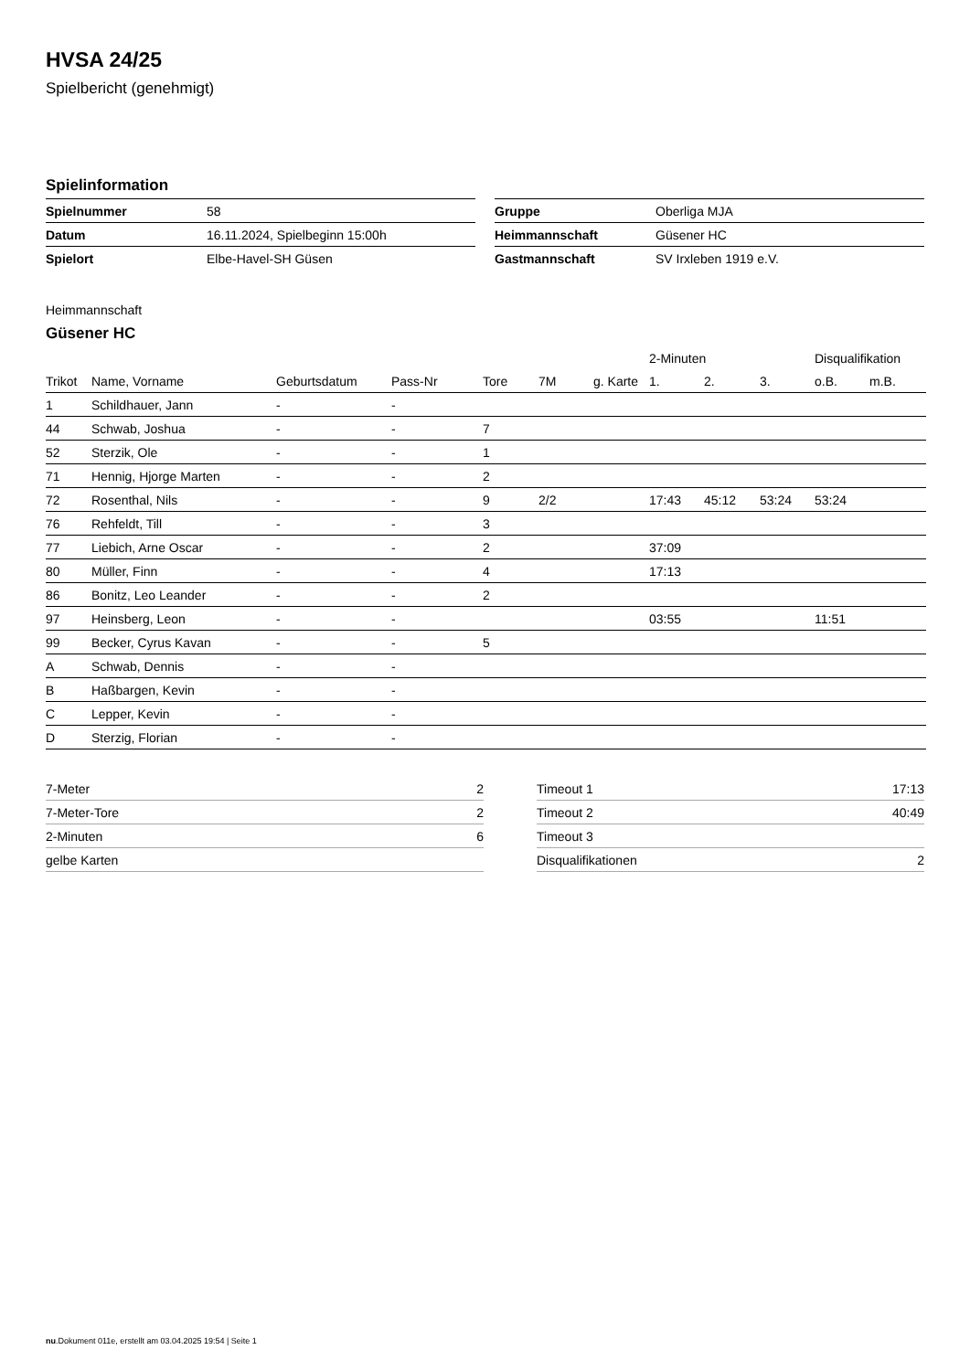HVSA 24/25
Spielbericht (genehmigt)
Spielinformation
| Spielnummer | 58 |
| Datum | 16.11.2024, Spielbeginn 15:00h |
| Spielort | Elbe-Havel-SH Güsen |
| Gruppe | Oberliga MJA |
| Heimmannschaft | Güsener HC |
| Gastmannschaft | SV Irxleben 1919 e.V. |
Heimmannschaft
Güsener HC
| | | | | | | | 2-Minuten | | | Disqualifikation | |
| --- | --- | --- | --- | --- | --- | --- | --- | --- | --- | --- | --- |
| Trikot | Name, Vorname | Geburtsdatum | Pass-Nr | Tore | 7M | g. Karte | 1. | 2. | 3. | o.B. | m.B. |
| 1 | Schildhauer, Jann | - | - | | | | | | | | |
| 44 | Schwab, Joshua | - | - | 7 | | | | | | | |
| 52 | Sterzik, Ole | - | - | 1 | | | | | | | |
| 71 | Hennig, Hjorge Marten | - | - | 2 | | | | | | | |
| 72 | Rosenthal, Nils | - | - | 9 | 2/2 | | 17:43 | 45:12 | 53:24 | 53:24 | |
| 76 | Rehfeldt, Till | - | - | 3 | | | | | | | |
| 77 | Liebich, Arne Oscar | - | - | 2 | | | 37:09 | | | | |
| 80 | Müller, Finn | - | - | 4 | | | 17:13 | | | | |
| 86 | Bonitz, Leo Leander | - | - | 2 | | | | | | | |
| 97 | Heinsberg, Leon | - | - | | | | 03:55 | | | 11:51 | |
| 99 | Becker, Cyrus Kavan | - | - | 5 | | | | | | | |
| A | Schwab, Dennis | - | - | | | | | | | | |
| B | Haßbargen, Kevin | - | - | | | | | | | | |
| C | Lepper, Kevin | - | - | | | | | | | | |
| D | Sterzig, Florian | - | - | | | | | | | | |
| 7-Meter | 2 |
| 7-Meter-Tore | 2 |
| 2-Minuten | 6 |
| gelbe Karten | |
| Timeout 1 | 17:13 |
| Timeout 2 | 40:49 |
| Timeout 3 | |
| Disqualifikationen | 2 |
nu.Dokument 011e, erstellt am 03.04.2025 19:54 | Seite 1